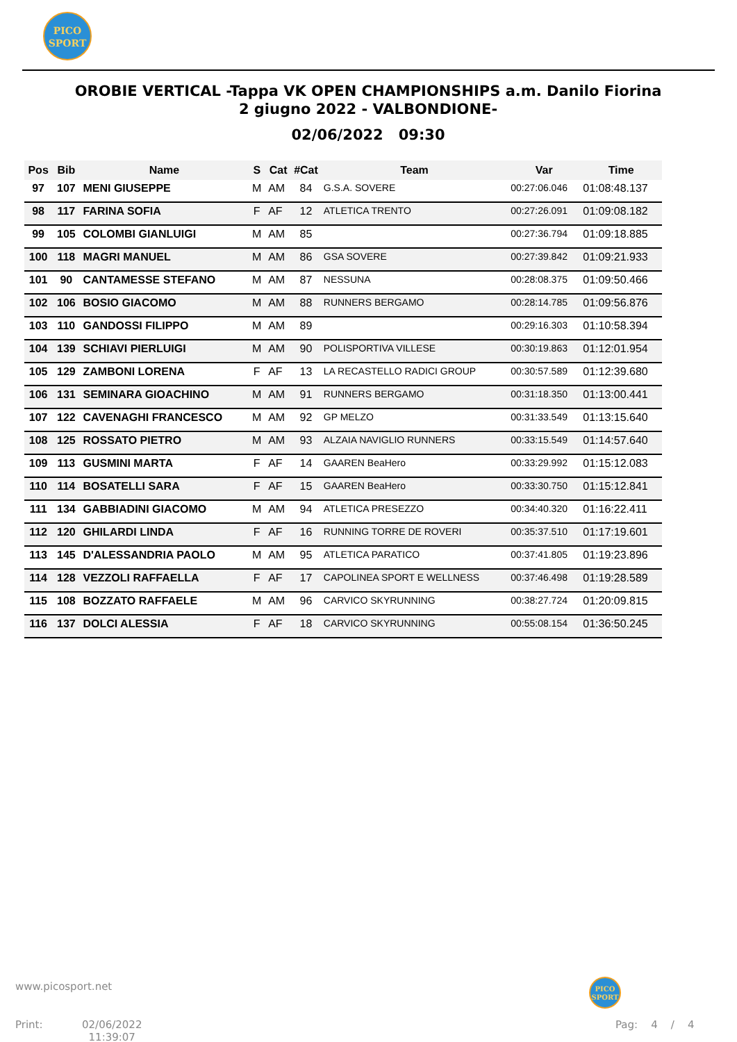PICO
SPORT
OROBIE VERTICAL -Tappa VK OPEN CHAMPIONSHIPS a.m. Danilo Fiorina 2 giugno 2022 - VALBONDIONE-
02/06/2022 09:30
| Pos | Bib | Name | S | Cat | #Cat | Team | Var | Time |
| --- | --- | --- | --- | --- | --- | --- | --- | --- |
| 97 | 107 | MENI GIUSEPPE | M | AM | 84 | G.S.A. SOVERE | 00:27:06.046 | 01:08:48.137 |
| 98 | 117 | FARINA SOFIA | F | AF | 12 | ATLETICA TRENTO | 00:27:26.091 | 01:09:08.182 |
| 99 | 105 | COLOMBI GIANLUIGI | M | AM | 85 | | 00:27:36.794 | 01:09:18.885 |
| 100 | 118 | MAGRI MANUEL | M | AM | 86 | GSA SOVERE | 00:27:39.842 | 01:09:21.933 |
| 101 | 90 | CANTAMESSE STEFANO | M | AM | 87 | NESSUNA | 00:28:08.375 | 01:09:50.466 |
| 102 | 106 | BOSIO GIACOMO | M | AM | 88 | RUNNERS BERGAMO | 00:28:14.785 | 01:09:56.876 |
| 103 | 110 | GANDOSSI FILIPPO | M | AM | 89 | | 00:29:16.303 | 01:10:58.394 |
| 104 | 139 | SCHIAVI PIERLUIGI | M | AM | 90 | POLISPORTIVA VILLESE | 00:30:19.863 | 01:12:01.954 |
| 105 | 129 | ZAMBONI LORENA | F | AF | 13 | LA RECASTELLO RADICI GROUP | 00:30:57.589 | 01:12:39.680 |
| 106 | 131 | SEMINARA GIOACHINO | M | AM | 91 | RUNNERS BERGAMO | 00:31:18.350 | 01:13:00.441 |
| 107 | 122 | CAVENAGHI FRANCESCO | M | AM | 92 | GP MELZO | 00:31:33.549 | 01:13:15.640 |
| 108 | 125 | ROSSATO PIETRO | M | AM | 93 | ALZAIA NAVIGLIO RUNNERS | 00:33:15.549 | 01:14:57.640 |
| 109 | 113 | GUSMINI MARTA | F | AF | 14 | GAAREN BeaHero | 00:33:29.992 | 01:15:12.083 |
| 110 | 114 | BOSATELLI SARA | F | AF | 15 | GAAREN BeaHero | 00:33:30.750 | 01:15:12.841 |
| 111 | 134 | GABBIADINI GIACOMO | M | AM | 94 | ATLETICA PRESEZZO | 00:34:40.320 | 01:16:22.411 |
| 112 | 120 | GHILARDI LINDA | F | AF | 16 | RUNNING TORRE DE ROVERI | 00:35:37.510 | 01:17:19.601 |
| 113 | 145 | D'ALESSANDRIA PAOLO | M | AM | 95 | ATLETICA PARATICO | 00:37:41.805 | 01:19:23.896 |
| 114 | 128 | VEZZOLI RAFFAELLA | F | AF | 17 | CAPOLINEA SPORT E WELLNESS | 00:37:46.498 | 01:19:28.589 |
| 115 | 108 | BOZZATO RAFFAELE | M | AM | 96 | CARVICO SKYRUNNING | 00:38:27.724 | 01:20:09.815 |
| 116 | 137 | DOLCI ALESSIA | F | AF | 18 | CARVICO SKYRUNNING | 00:55:08.154 | 01:36:50.245 |
www.picosport.net
PICO
SPORT
Print:
02/06/2022
11:39:07
Pag: 4 / 4